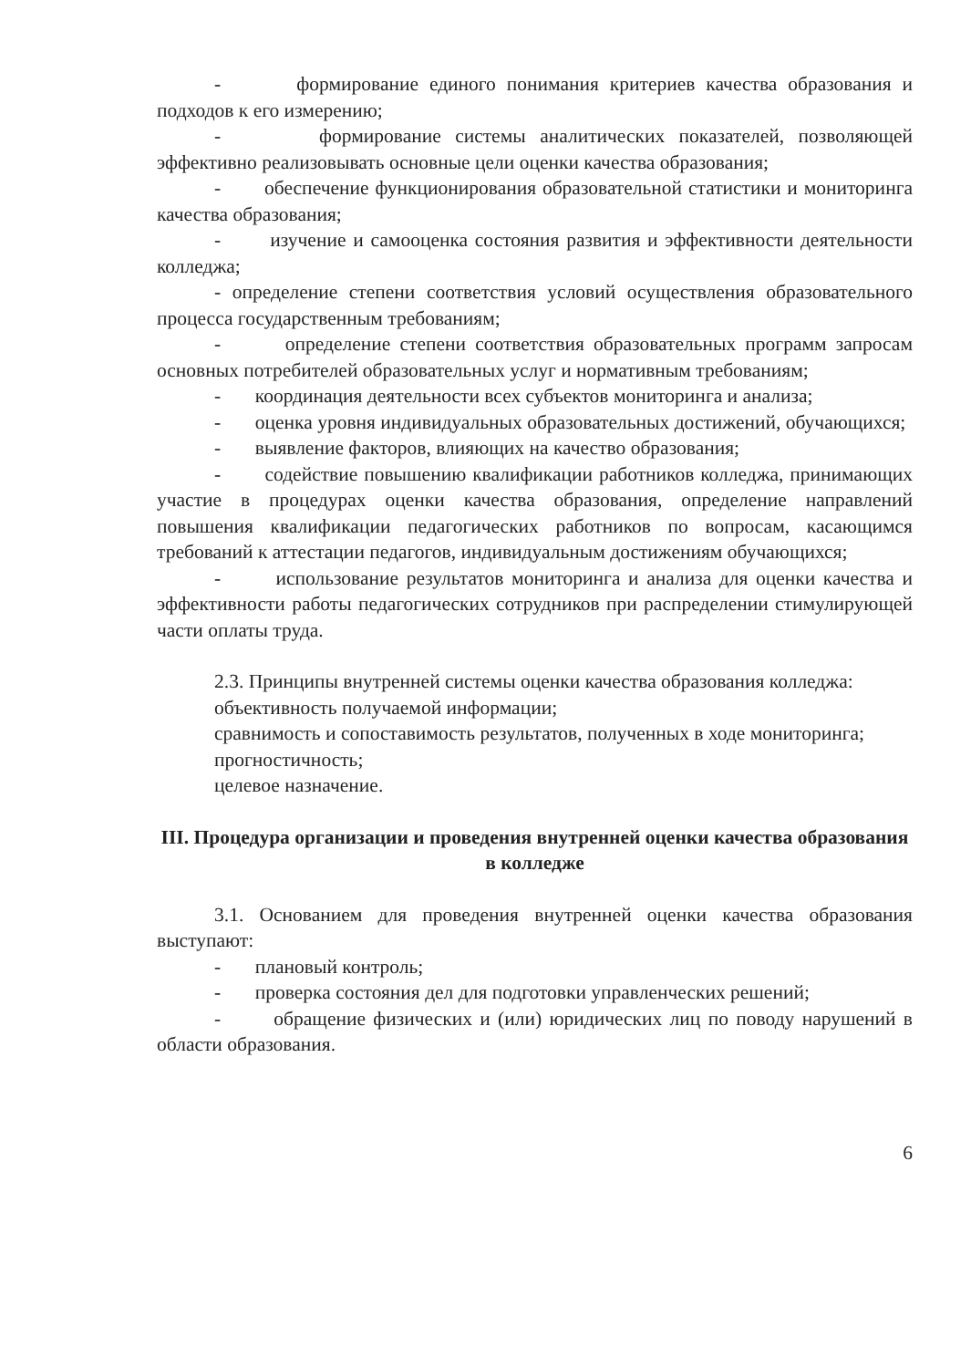- формирование единого понимания критериев качества образования и подходов к его измерению;
- формирование системы аналитических показателей, позволяющей эффективно реализовывать основные цели оценки качества образования;
- обеспечение функционирования образовательной статистики и мониторинга качества образования;
- изучение и самооценка состояния развития и эффективности деятельности колледжа;
- определение степени соответствия условий осуществления образовательного процесса государственным требованиям;
- определение степени соответствия образовательных программ запросам основных потребителей образовательных услуг и нормативным требованиям;
- координация деятельности всех субъектов мониторинга и анализа;
- оценка уровня индивидуальных образовательных достижений, обучающихся;
- выявление факторов, влияющих на качество образования;
- содействие повышению квалификации работников колледжа, принимающих участие в процедурах оценки качества образования, определение направлений повышения квалификации педагогических работников по вопросам, касающимся требований к аттестации педагогов, индивидуальным достижениям обучающихся;
- использование результатов мониторинга и анализа для оценки качества и эффективности работы педагогических сотрудников при распределении стимулирующей части оплаты труда.
2.3. Принципы внутренней системы оценки качества образования колледжа:
объективность получаемой информации;
сравнимость и сопоставимость результатов, полученных в ходе мониторинга;
прогностичность;
целевое назначение.
III. Процедура организации и проведения внутренней оценки качества образования в колледже
3.1. Основанием для проведения внутренней оценки качества образования выступают:
- плановый контроль;
- проверка состояния дел для подготовки управленческих решений;
- обращение физических и (или) юридических лиц по поводу нарушений в области образования.
6